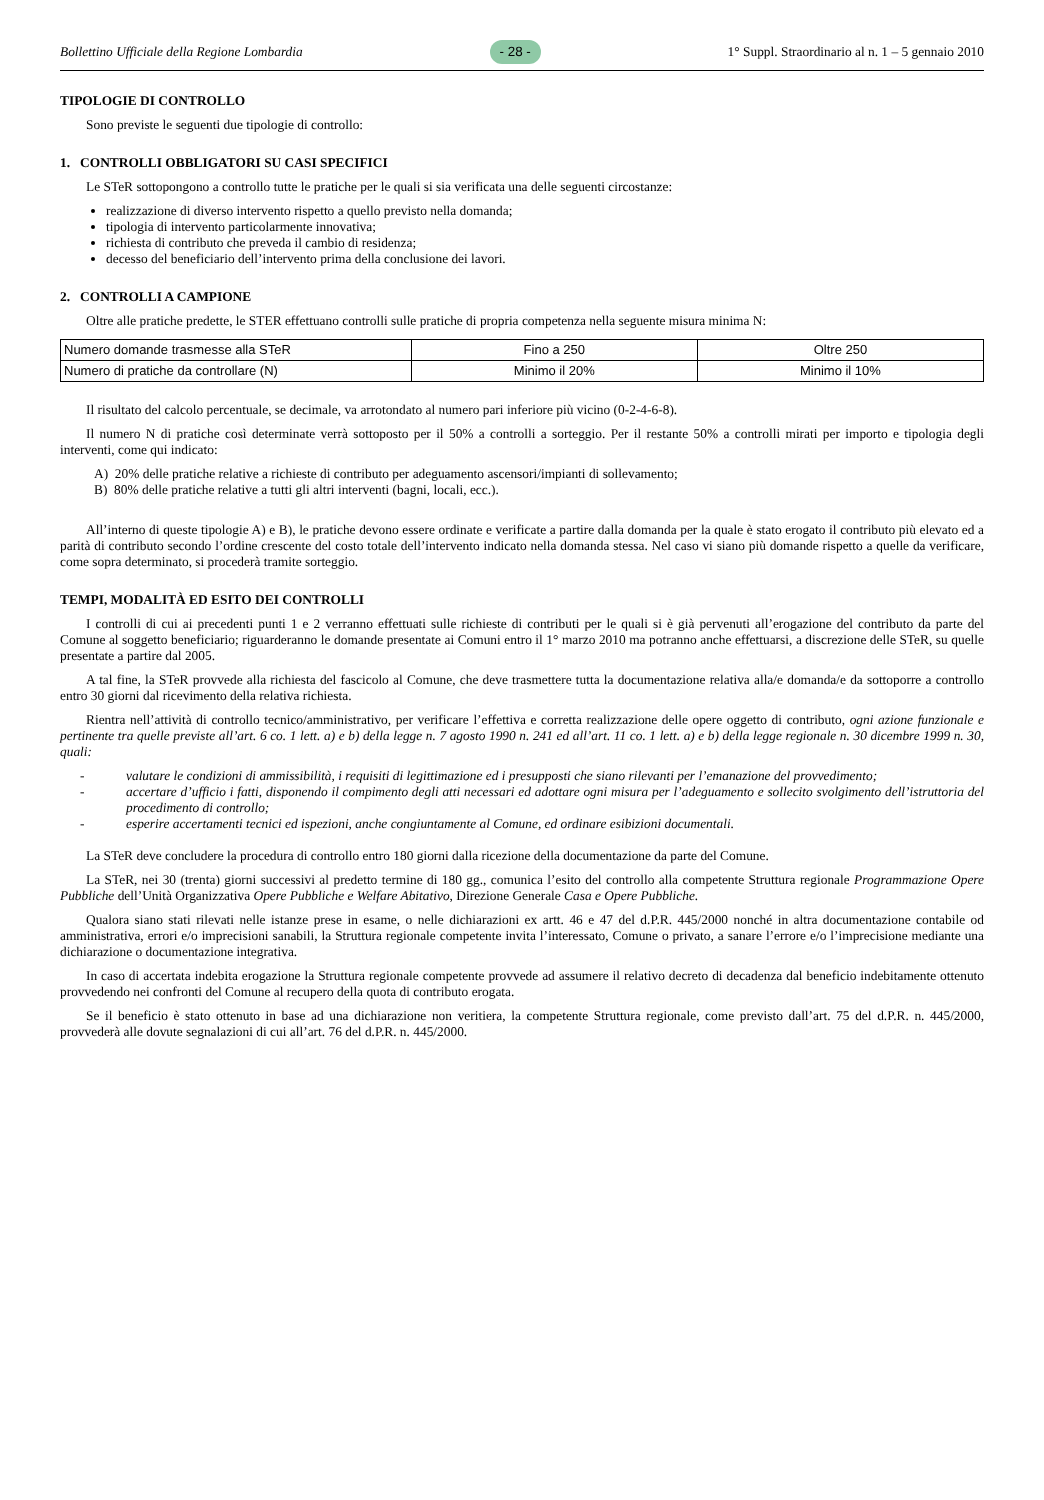Bollettino Ufficiale della Regione Lombardia - 28 - 1° Suppl. Straordinario al n. 1 – 5 gennaio 2010
TIPOLOGIE DI CONTROLLO
Sono previste le seguenti due tipologie di controllo:
1. CONTROLLI OBBLIGATORI SU CASI SPECIFICI
Le STeR sottopongono a controllo tutte le pratiche per le quali si sia verificata una delle seguenti circostanze:
realizzazione di diverso intervento rispetto a quello previsto nella domanda;
tipologia di intervento particolarmente innovativa;
richiesta di contributo che preveda il cambio di residenza;
decesso del beneficiario dell’intervento prima della conclusione dei lavori.
2. CONTROLLI A CAMPIONE
Oltre alle pratiche predette, le STER effettuano controlli sulle pratiche di propria competenza nella seguente misura minima N:
| Numero domande trasmesse alla STeR | Fino a 250 | Oltre 250 |
| Numero di pratiche da controllare (N) | Minimo il 20% | Minimo il 10% |
Il risultato del calcolo percentuale, se decimale, va arrotondato al numero pari inferiore più vicino (0-2-4-6-8).
Il numero N di pratiche così determinate verrà sottoposto per il 50% a controlli a sorteggio. Per il restante 50% a controlli mirati per importo e tipologia degli interventi, come qui indicato:
A) 20% delle pratiche relative a richieste di contributo per adeguamento ascensori/impianti di sollevamento;
B) 80% delle pratiche relative a tutti gli altri interventi (bagni, locali, ecc.).
All’interno di queste tipologie A) e B), le pratiche devono essere ordinate e verificate a partire dalla domanda per la quale è stato erogato il contributo più elevato ed a parità di contributo secondo l’ordine crescente del costo totale dell’intervento indicato nella domanda stessa. Nel caso vi siano più domande rispetto a quelle da verificare, come sopra determinato, si procederà tramite sorteggio.
TEMPI, MODALITÀ ED ESITO DEI CONTROLLI
I controlli di cui ai precedenti punti 1 e 2 verranno effettuati sulle richieste di contributi per le quali si è già pervenuti all’erogazione del contributo da parte del Comune al soggetto beneficiario; riguarderanno le domande presentate ai Comuni entro il 1° marzo 2010 ma potranno anche effettuarsi, a discrezione delle STeR, su quelle presentate a partire dal 2005.
A tal fine, la STeR provvede alla richiesta del fascicolo al Comune, che deve trasmettere tutta la documentazione relativa alla/e domanda/e da sottoporre a controllo entro 30 giorni dal ricevimento della relativa richiesta.
Rientra nell’attività di controllo tecnico/amministrativo, per verificare l’effettiva e corretta realizzazione delle opere oggetto di contributo, ogni azione funzionale e pertinente tra quelle previste all’art. 6 co. 1 lett. a) e b) della legge n. 7 agosto 1990 n. 241 ed all’art. 11 co. 1 lett. a) e b) della legge regionale n. 30 dicembre 1999 n. 30, quali:
- valutare le condizioni di ammissibilità, i requisiti di legittimazione ed i presupposti che siano rilevanti per l’emanazione del provvedimento;
- accertare d’ufficio i fatti, disponendo il compimento degli atti necessari ed adottare ogni misura per l’adeguamento e sollecito svolgimento dell’istruttoria del procedimento di controllo;
- esperire accertamenti tecnici ed ispezioni, anche congiuntamente al Comune, ed ordinare esibizioni documentali.
La STeR deve concludere la procedura di controllo entro 180 giorni dalla ricezione della documentazione da parte del Comune.
La STeR, nei 30 (trenta) giorni successivi al predetto termine di 180 gg., comunica l’esito del controllo alla competente Struttura regionale Programmazione Opere Pubbliche dell’Unità Organizzativa Opere Pubbliche e Welfare Abitativo, Direzione Generale Casa e Opere Pubbliche.
Qualora siano stati rilevati nelle istanze prese in esame, o nelle dichiarazioni ex artt. 46 e 47 del d.P.R. 445/2000 nonché in altra documentazione contabile od amministrativa, errori e/o imprecisioni sanabili, la Struttura regionale competente invita l’interessato, Comune o privato, a sanare l’errore e/o l’imprecisione mediante una dichiarazione o documentazione integrativa.
In caso di accertata indebita erogazione la Struttura regionale competente provvede ad assumere il relativo decreto di decadenza dal beneficio indebitamente ottenuto provvedendo nei confronti del Comune al recupero della quota di contributo erogata.
Se il beneficio è stato ottenuto in base ad una dichiarazione non veritiera, la competente Struttura regionale, come previsto dall’art. 75 del d.P.R. n. 445/2000, provvederà alle dovute segnalazioni di cui all’art. 76 del d.P.R. n. 445/2000.